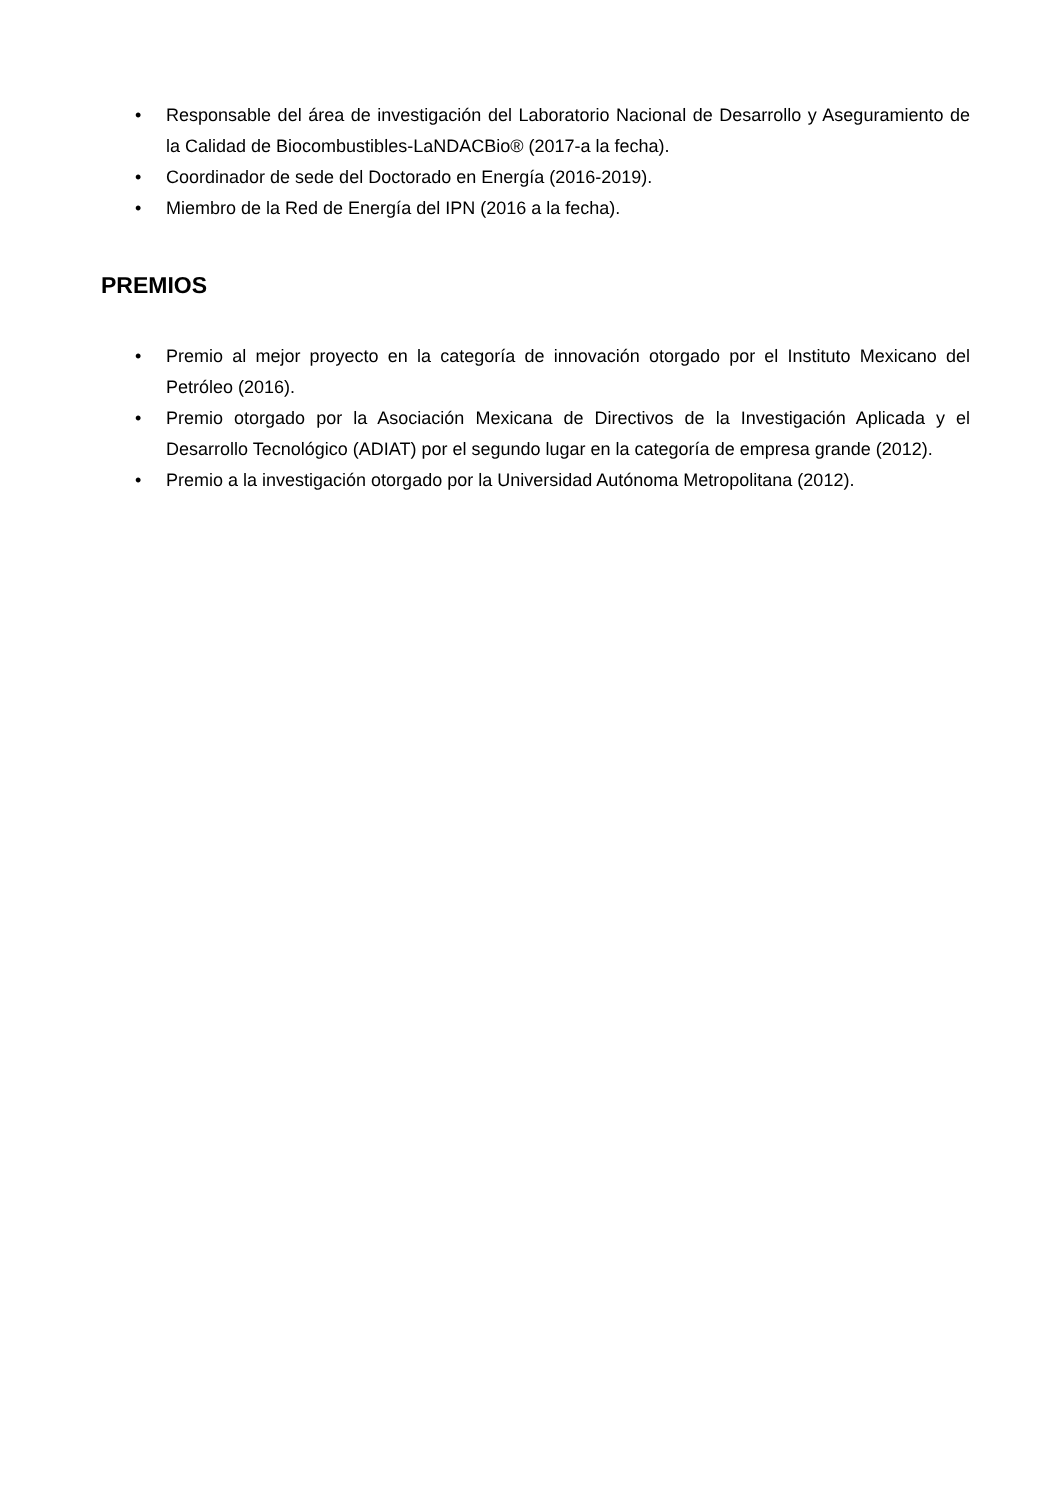• Responsable del área de investigación del Laboratorio Nacional de Desarrollo y Aseguramiento de la Calidad de Biocombustibles-LaNDACBio® (2017-a la fecha).
• Coordinador de sede del Doctorado en Energía (2016-2019).
• Miembro de la Red de Energía del IPN (2016 a la fecha).
PREMIOS
• Premio al mejor proyecto en la categoría de innovación otorgado por el Instituto Mexicano del Petróleo (2016).
• Premio otorgado por la Asociación Mexicana de Directivos de la Investigación Aplicada y el Desarrollo Tecnológico (ADIAT) por el segundo lugar en la categoría de empresa grande (2012).
• Premio a la investigación otorgado por la Universidad Autónoma Metropolitana (2012).